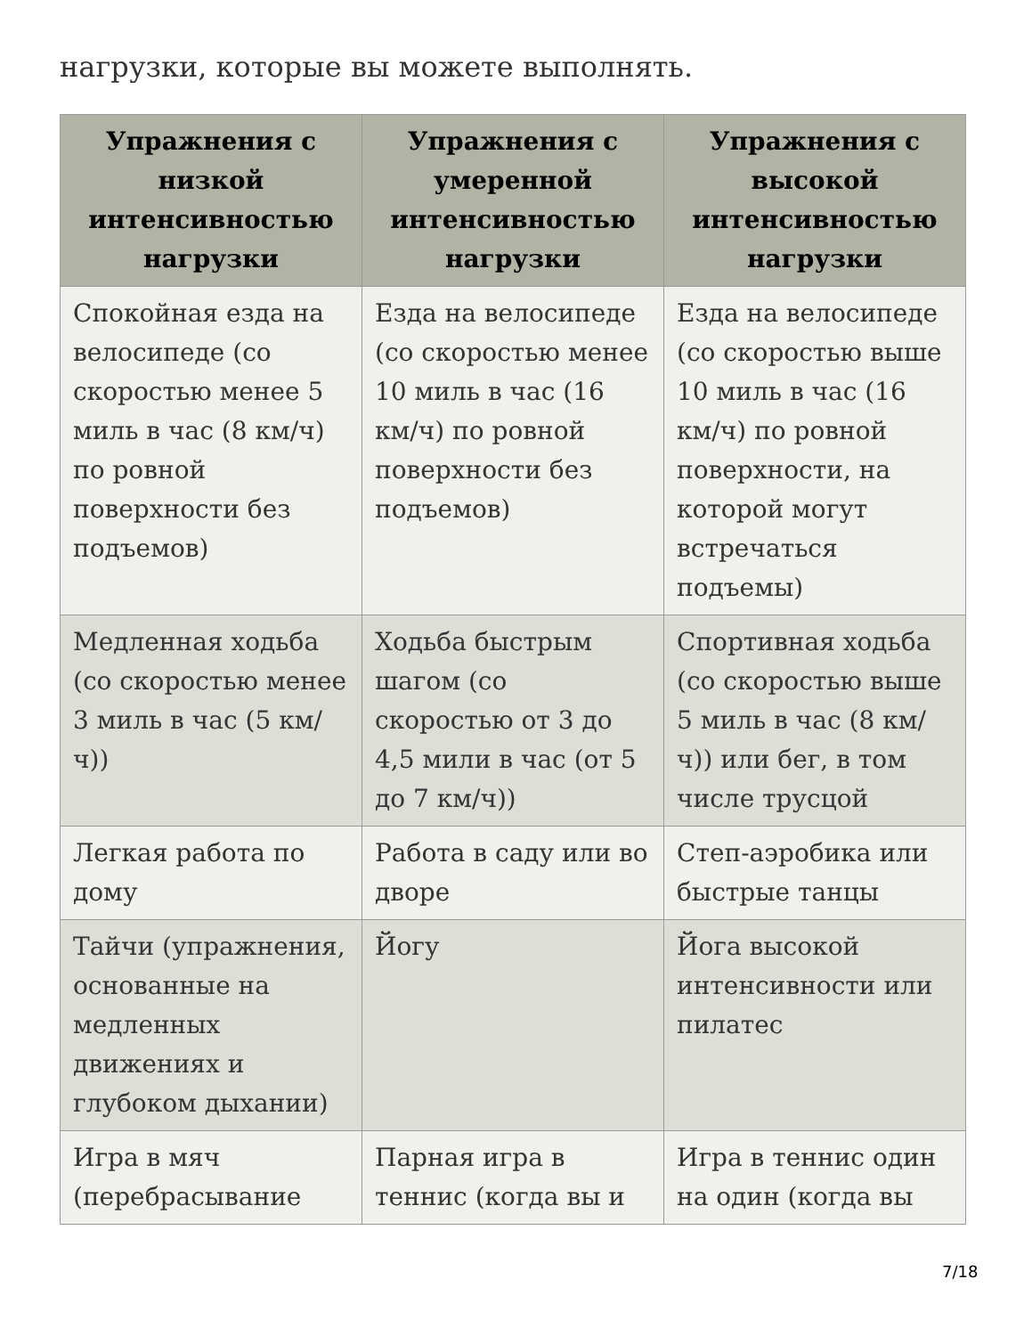нагрузки, которые вы можете выполнять.
| Упражнения с низкой интенсивностью нагрузки | Упражнения с умеренной интенсивностью нагрузки | Упражнения с высокой интенсивностью нагрузки |
| --- | --- | --- |
| Спокойная езда на велосипеде (со скоростью менее 5 миль в час (8 км/ч) по ровной поверхности без подъемов) | Езда на велосипеде (со скоростью менее 10 миль в час (16 км/ч) по ровной поверхности без подъемов) | Езда на велосипеде (со скоростью выше 10 миль в час (16 км/ч) по ровной поверхности, на которой могут встречаться подъемы) |
| Медленная ходьба (со скоростью менее 3 миль в час (5 км/ч)) | Ходьба быстрым шагом (со скоростью от 3 до 4,5 мили в час (от 5 до 7 км/ч)) | Спортивная ходьба (со скоростью выше 5 миль в час (8 км/ч)) или бег, в том числе трусцой |
| Легкая работа по дому | Работа в саду или во дворе | Степ-аэробика или быстрые танцы |
| Тайчи (упражнения, основанные на медленных движениях и глубоком дыхании) | Йогу | Йога высокой интенсивности или пилатес |
| Игра в мяч (перебрасывание | Парная игра в теннис (когда вы и | Игра в теннис один на один (когда вы |
7/18